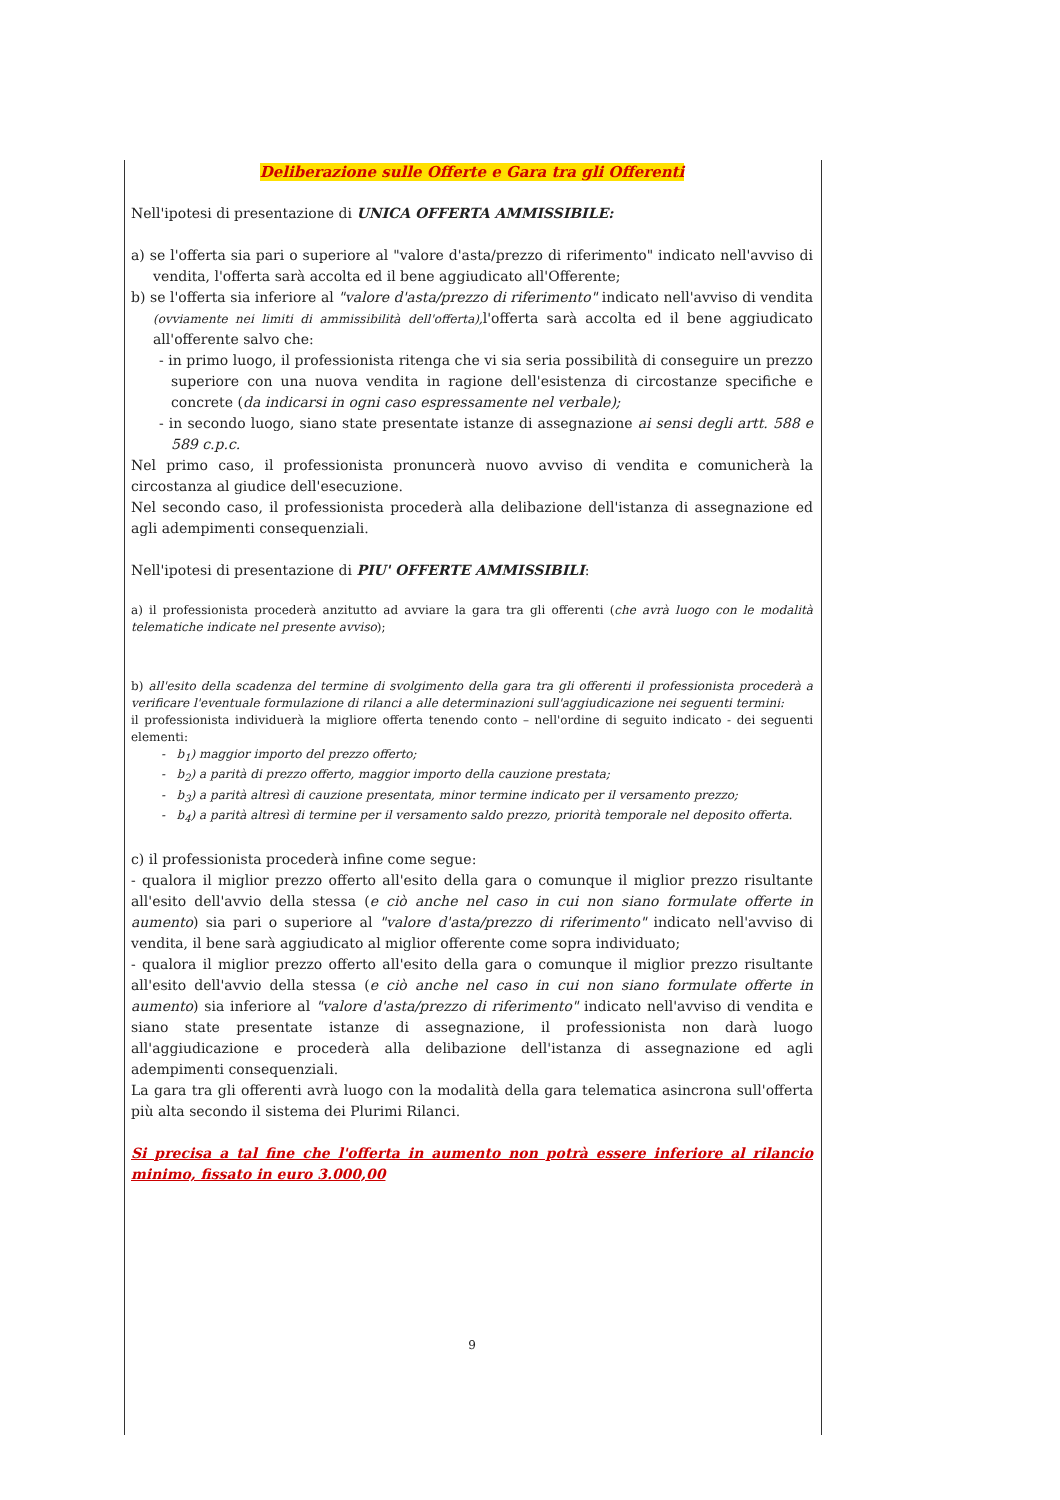Deliberazione sulle Offerte e Gara tra gli Offerenti
Nell'ipotesi di presentazione di UNICA OFFERTA AMMISSIBILE:
a) se l'offerta sia pari o superiore al "valore d'asta/prezzo di riferimento" indicato nell'avviso di vendita, l'offerta sarà accolta ed il bene aggiudicato all'Offerente;
b) se l'offerta sia inferiore al "valore d'asta/prezzo di riferimento" indicato nell'avviso di vendita (ovviamente nei limiti di ammissibilità dell'offerta), l'offerta sarà accolta ed il bene aggiudicato all'offerente salvo che:
- in primo luogo, il professionista ritenga che vi sia seria possibilità di conseguire un prezzo superiore con una nuova vendita in ragione dell'esistenza di circostanze specifiche e concrete (da indicarsi in ogni caso espressamente nel verbale);
- in secondo luogo, siano state presentate istanze di assegnazione ai sensi degli artt. 588 e 589 c.p.c.
Nel primo caso, il professionista pronuncerà nuovo avviso di vendita e comunicherà la circostanza al giudice dell'esecuzione.
Nel secondo caso, il professionista procederà alla delibazione dell'istanza di assegnazione ed agli adempimenti consequenziali.
Nell'ipotesi di presentazione di PIU' OFFERTE AMMISSIBILI:
a) il professionista procederà anzitutto ad avviare la gara tra gli offerenti (che avrà luogo con le modalità telematiche indicate nel presente avviso);
b) all'esito della scadenza del termine di svolgimento della gara tra gli offerenti il professionista procederà a verificare l'eventuale formulazione di rilanci a alle determinazioni sull'aggiudicazione nei seguenti termini:
il professionista individuerà la migliore offerta tenendo conto – nell'ordine di seguito indicato - dei seguenti elementi:
- b<sub>1</sub>) maggior importo del prezzo offerto;
- b<sub>2</sub>) a parità di prezzo offerto, maggior importo della cauzione prestata;
- b<sub>3</sub>) a parità altresì di cauzione presentata, minor termine indicato per il versamento prezzo;
- b<sub>4</sub>) a parità altresì di termine per il versamento saldo prezzo, priorità temporale nel deposito offerta.
c) il professionista procederà infine come segue:
- qualora il miglior prezzo offerto all'esito della gara o comunque il miglior prezzo risultante all'esito dell'avvio della stessa (e ciò anche nel caso in cui non siano formulate offerte in aumento) sia pari o superiore al "valore d'asta/prezzo di riferimento" indicato nell'avviso di vendita, il bene sarà aggiudicato al miglior offerente come sopra individuato;
- qualora il miglior prezzo offerto all'esito della gara o comunque il miglior prezzo risultante all'esito dell'avvio della stessa (e ciò anche nel caso in cui non siano formulate offerte in aumento) sia inferiore al "valore d'asta/prezzo di riferimento" indicato nell'avviso di vendita e siano state presentate istanze di assegnazione, il professionista non darà luogo all'aggiudicazione e procederà alla delibazione dell'istanza di assegnazione ed agli adempimenti consequenziali.
La gara tra gli offerenti avrà luogo con la modalità della gara telematica asincrona sull'offerta più alta secondo il sistema dei Plurimi Rilanci.
Si precisa a tal fine che l'offerta in aumento non potrà essere inferiore al rilancio minimo, fissato in euro 3.000,00
9